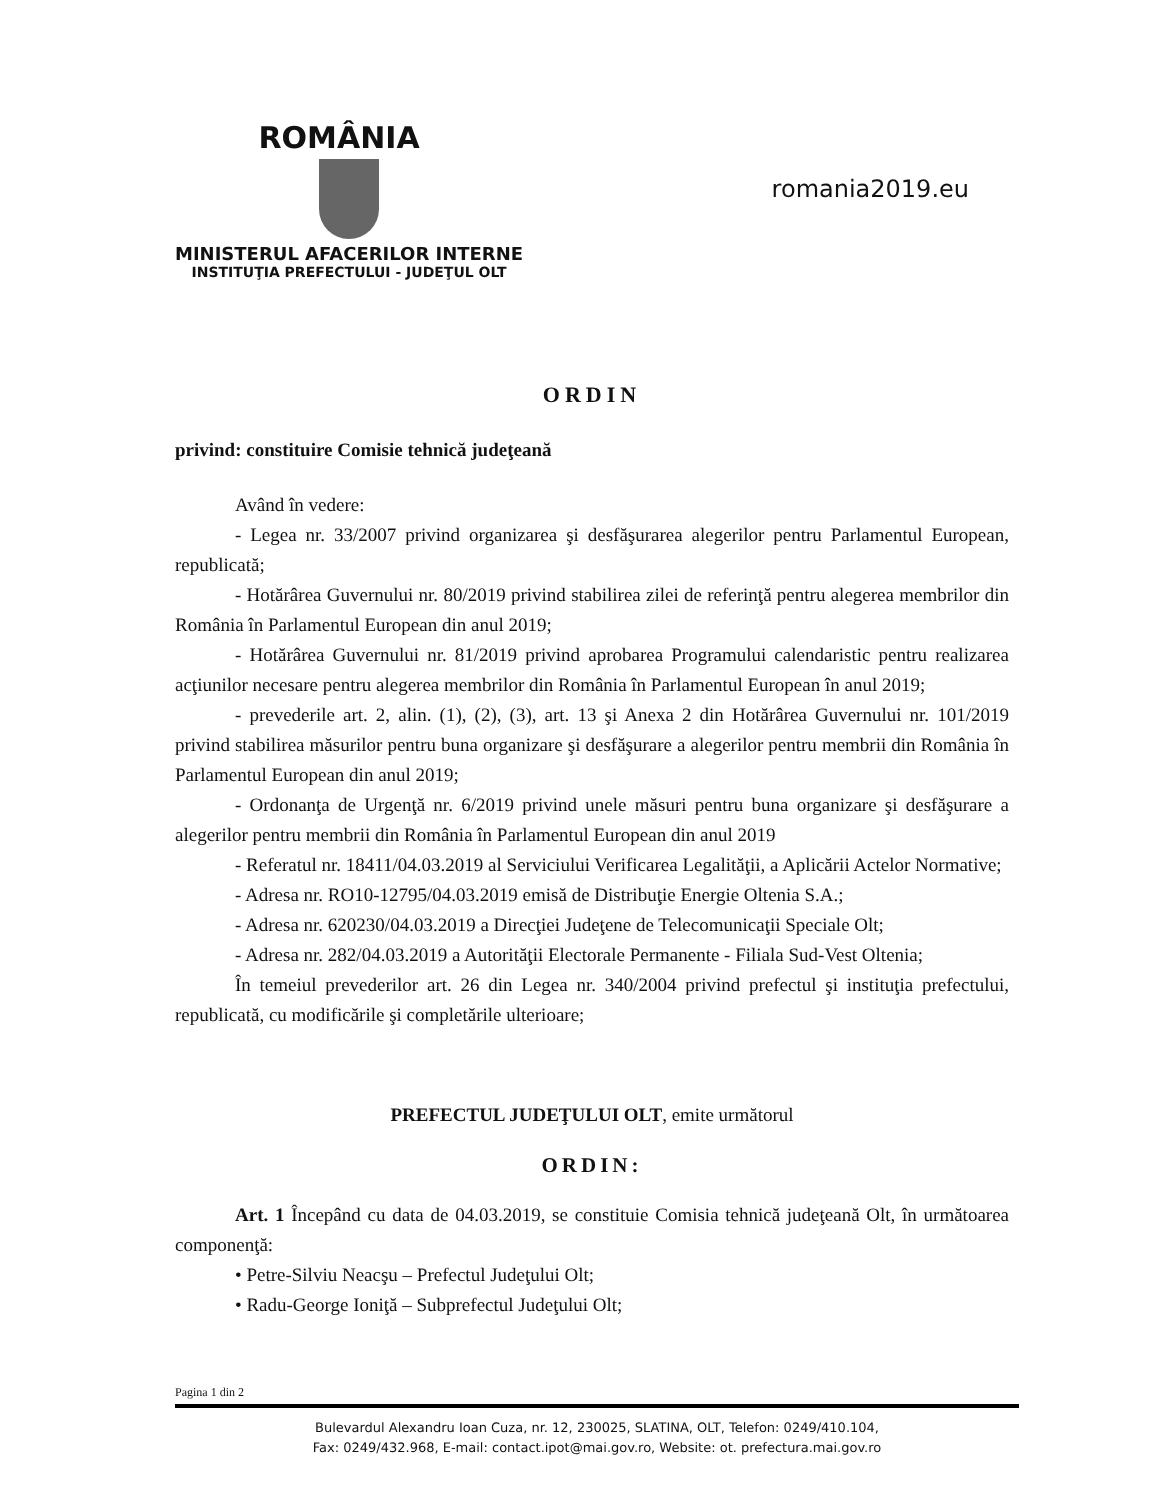ROMÂNIA
MINISTERUL AFACERILOR INTERNE
INSTITUŢIA PREFECTULUI - JUDEŢUL OLT
romania2019.eu
ORDIN
privind: constituire Comisie tehnică judeţeană
Având în vedere:
- Legea nr. 33/2007 privind organizarea şi desfăşurarea alegerilor pentru Parlamentul European, republicată;
- Hotărârea Guvernului nr. 80/2019 privind stabilirea zilei de referinţă pentru alegerea membrilor din România în Parlamentul European din anul 2019;
- Hotărârea Guvernului nr. 81/2019 privind aprobarea Programului calendaristic pentru realizarea acţiunilor necesare pentru alegerea membrilor din România în Parlamentul European în anul 2019;
- prevederile art. 2, alin. (1), (2), (3), art. 13 şi Anexa 2 din Hotărârea Guvernului nr. 101/2019 privind stabilirea măsurilor pentru buna organizare şi desfăşurare a alegerilor pentru membrii din România în Parlamentul European din anul 2019;
- Ordonanţa de Urgenţă nr. 6/2019 privind unele măsuri pentru buna organizare şi desfăşurare a alegerilor pentru membrii din România în Parlamentul European din anul 2019
- Referatul nr. 18411/04.03.2019 al Serviciului Verificarea Legalităţii, a Aplicării Actelor Normative;
- Adresa nr. RO10-12795/04.03.2019 emisă de Distribuţie Energie Oltenia S.A.;
- Adresa nr. 620230/04.03.2019 a Direcţiei Judeţene de Telecomunicaţii Speciale Olt;
- Adresa nr. 282/04.03.2019 a Autorităţii Electorale Permanente - Filiala Sud-Vest Oltenia;
În temeiul prevederilor art. 26 din Legea nr. 340/2004 privind prefectul şi instituţia prefectului, republicată, cu modificările şi completările ulterioare;
PREFECTUL JUDEŢULUI OLT, emite următorul
ORDIN:
Art. 1 Începând cu data de 04.03.2019, se constituie Comisia tehnică judeţeană Olt, în următoarea componenţă:
• Petre-Silviu Neacşu – Prefectul Judeţului Olt;
• Radu-George Ioniţă – Subprefectul Judeţului Olt;
Pagina 1 din 2
Bulevardul Alexandru Ioan Cuza, nr. 12, 230025, SLATINA, OLT, Telefon: 0249/410.104,
Fax: 0249/432.968, E-mail: contact.ipot@mai.gov.ro, Website: ot. prefectura.mai.gov.ro